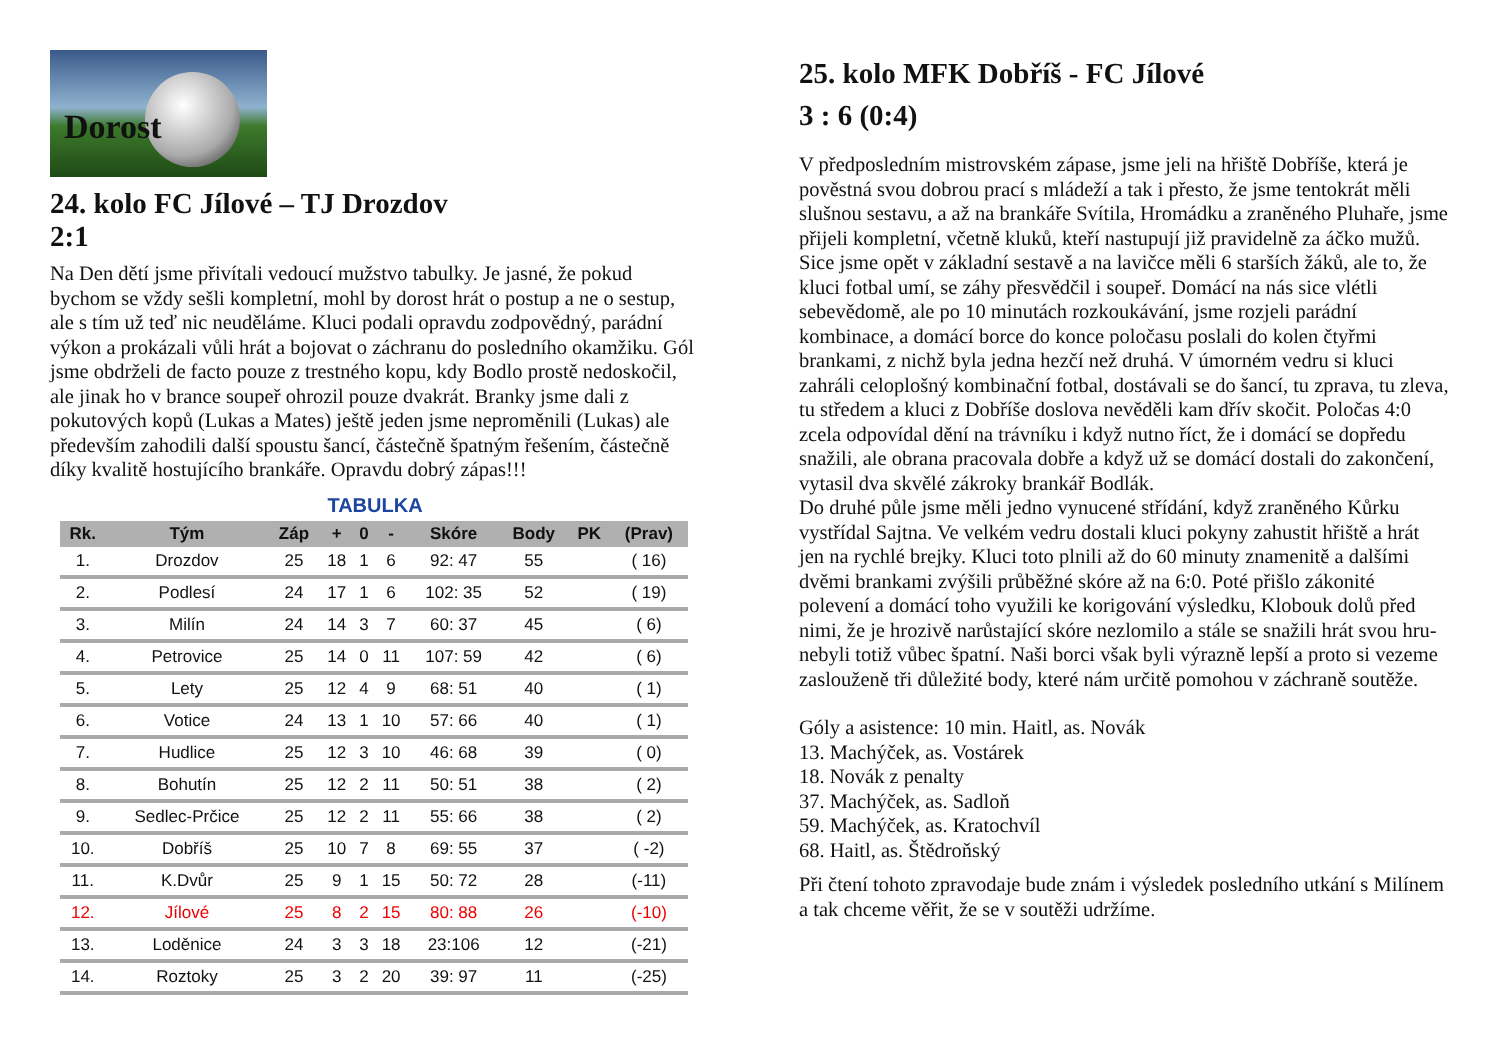Dorost
24. kolo FC Jílové – TJ Drozdov
2:1
Na Den dětí jsme přivítali vedoucí mužstvo tabulky. Je jasné, že pokud bychom se vždy sešli kompletní, mohl by dorost hrát o postup a ne o sestup, ale s tím už teď nic neuděláme. Kluci podali opravdu zodpovědný, parádní výkon a prokázali vůli hrát a bojovat o záchranu do posledního okamžiku. Gól jsme obdrželi de facto pouze z trestného kopu, kdy Bodlo prostě nedoskočil, ale jinak ho v brance soupeř ohrozil pouze dvakrát. Branky jsme dali z pokutových kopů (Lukas a Mates) ještě jeden jsme neproměnili (Lukas) ale především zahodili další spoustu šancí, částečně špatným řešením, částečně díky kvalitě hostujícího brankáře. Opravdu dobrý zápas!!!
TABULKA
| Rk. | Tým | Záp | + | 0 | - | Skóre | Body | PK | (Prav) |
| --- | --- | --- | --- | --- | --- | --- | --- | --- | --- |
| 1. | Drozdov | 25 | 18 | 1 | 6 | 92: 47 | 55 | | ( 16) |
| 2. | Podlesí | 24 | 17 | 1 | 6 | 102: 35 | 52 | | ( 19) |
| 3. | Milín | 24 | 14 | 3 | 7 | 60: 37 | 45 | | ( 6) |
| 4. | Petrovice | 25 | 14 | 0 | 11 | 107: 59 | 42 | | ( 6) |
| 5. | Lety | 25 | 12 | 4 | 9 | 68: 51 | 40 | | ( 1) |
| 6. | Votice | 24 | 13 | 1 | 10 | 57: 66 | 40 | | ( 1) |
| 7. | Hudlice | 25 | 12 | 3 | 10 | 46: 68 | 39 | | ( 0) |
| 8. | Bohutín | 25 | 12 | 2 | 11 | 50: 51 | 38 | | ( 2) |
| 9. | Sedlec-Prčice | 25 | 12 | 2 | 11 | 55: 66 | 38 | | ( 2) |
| 10. | Dobříš | 25 | 10 | 7 | 8 | 69: 55 | 37 | | ( -2) |
| 11. | K.Dvůr | 25 | 9 | 1 | 15 | 50: 72 | 28 | | (-11) |
| 12. | Jílové | 25 | 8 | 2 | 15 | 80: 88 | 26 | | (-10) |
| 13. | Loděnice | 24 | 3 | 3 | 18 | 23:106 | 12 | | (-21) |
| 14. | Roztoky | 25 | 3 | 2 | 20 | 39: 97 | 11 | | (-25) |
25. kolo MFK Dobříš - FC Jílové
3 : 6 (0:4)
V předposledním mistrovském zápase, jsme jeli na hřiště Dobříše, která je pověstná svou dobrou prací s mládeží a tak i přesto, že jsme tentokrát měli slušnou sestavu, a až na brankáře Svítila, Hromádku a zraněného Pluhaře, jsme přijeli kompletní, včetně kluků, kteří nastupují již pravidelně za áčko mužů. Sice jsme opět v základní sestavě a na lavičce měli 6 starších žáků, ale to, že kluci fotbal umí, se záhy přesvědčil i soupeř. Domácí na nás sice vlétli sebevědomě, ale po 10 minutách rozkoukávání, jsme rozjeli parádní kombinace, a domácí borce do konce poločasu poslali do kolen čtyřmi brankami, z nichž byla jedna hezčí než druhá. V úmorném vedru si kluci zahráli celoplošný kombinační fotbal, dostávali se do šancí, tu zprava, tu zleva, tu středem a kluci z Dobříše doslova nevěděli kam dřív skočit. Poločas 4:0 zcela odpovídal dění na trávníku i když nutno říct, že i domácí se dopředu snažili, ale obrana pracovala dobře a když už se domácí dostali do zakončení, vytasil dva skvělé zákroky brankář Bodlák.
Do druhé půle jsme měli jedno vynucené střídání, když zraněného Kůrku vystřídal Sajtna. Ve velkém vedru dostali kluci pokyny zahustit hřiště a hrát jen na rychlé brejky. Kluci toto plnili až do 60 minuty znamenitě a dalšími dvěmi brankami zvýšili průběžné skóre až na 6:0. Poté přišlo zákonité polevení a domácí toho využili ke korigování výsledku, Klobouk dolů před nimi, že je hrozivě narůstající skóre nezlomilo a stále se snažili hrát svou hru- nebyli totiž vůbec špatní. Naši borci však byli výrazně lepší a proto si vezeme zaslouženě tři důležité body, které nám určitě pomohou v záchraně soutěže.
Góly a asistence: 10 min. Haitl, as. Novák
13. Machýček, as. Vostárek
18. Novák z penalty
37. Machýček, as. Sadloň
59. Machýček, as. Kratochvíl
68. Haitl, as. Štědroňský
Při čtení tohoto zpravodaje bude znám i výsledek posledního utkání s Milínem a tak chceme věřit, že se v soutěži udržíme.